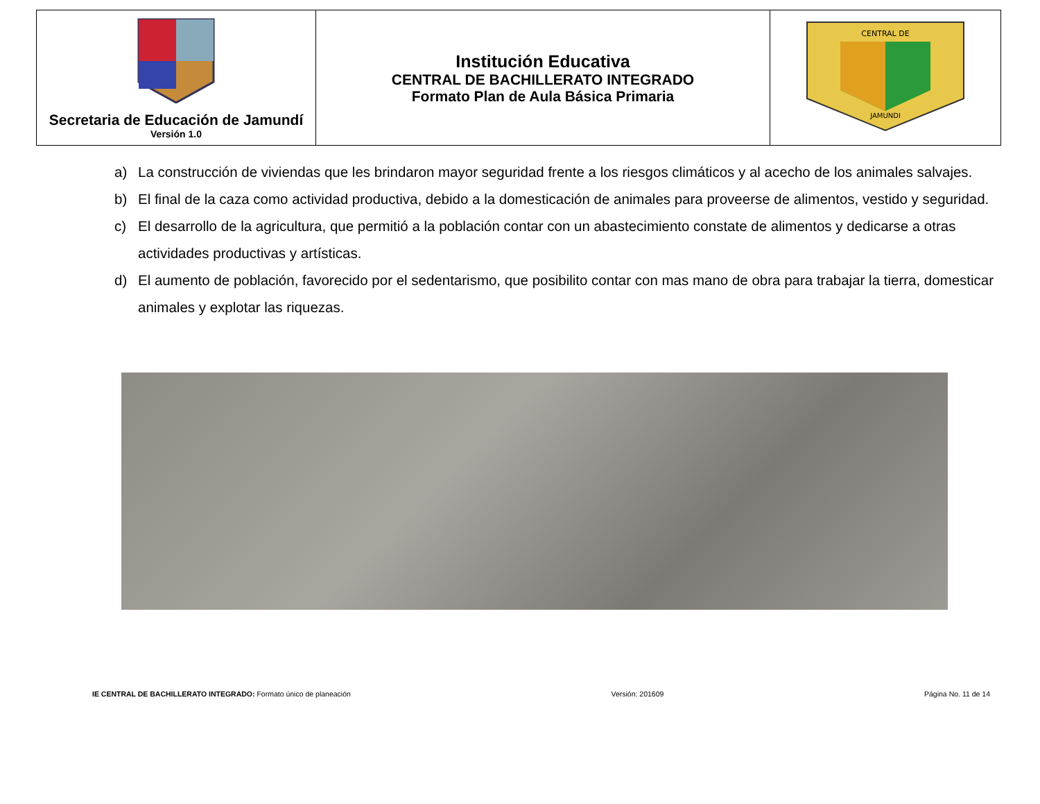| Secretaria de Educación de Jamundí Versión 1.0 | Institución Educativa CENTRAL DE BACHILLERATO INTEGRADO Formato Plan de Aula Básica Primaria | CENTRAL DE JAMUNDI |
a) La construcción de viviendas que les brindaron mayor seguridad frente a los riesgos climáticos y al acecho de los animales salvajes.
b) El final de la caza como actividad productiva, debido a la domesticación de animales para proveerse de alimentos, vestido y seguridad.
c) El desarrollo de la agricultura, que permitió a la población contar con un abastecimiento constate de alimentos y dedicarse a otras actividades productivas y artísticas.
d) El aumento de población, favorecido por el sedentarismo, que posibilito contar con mas mano de obra para trabajar la tierra, domesticar animales y explotar las riquezas.
IE CENTRAL DE BACHILLERATO INTEGRADO: Formato único de planeación Versión: 201609 Página No. 11 de 14